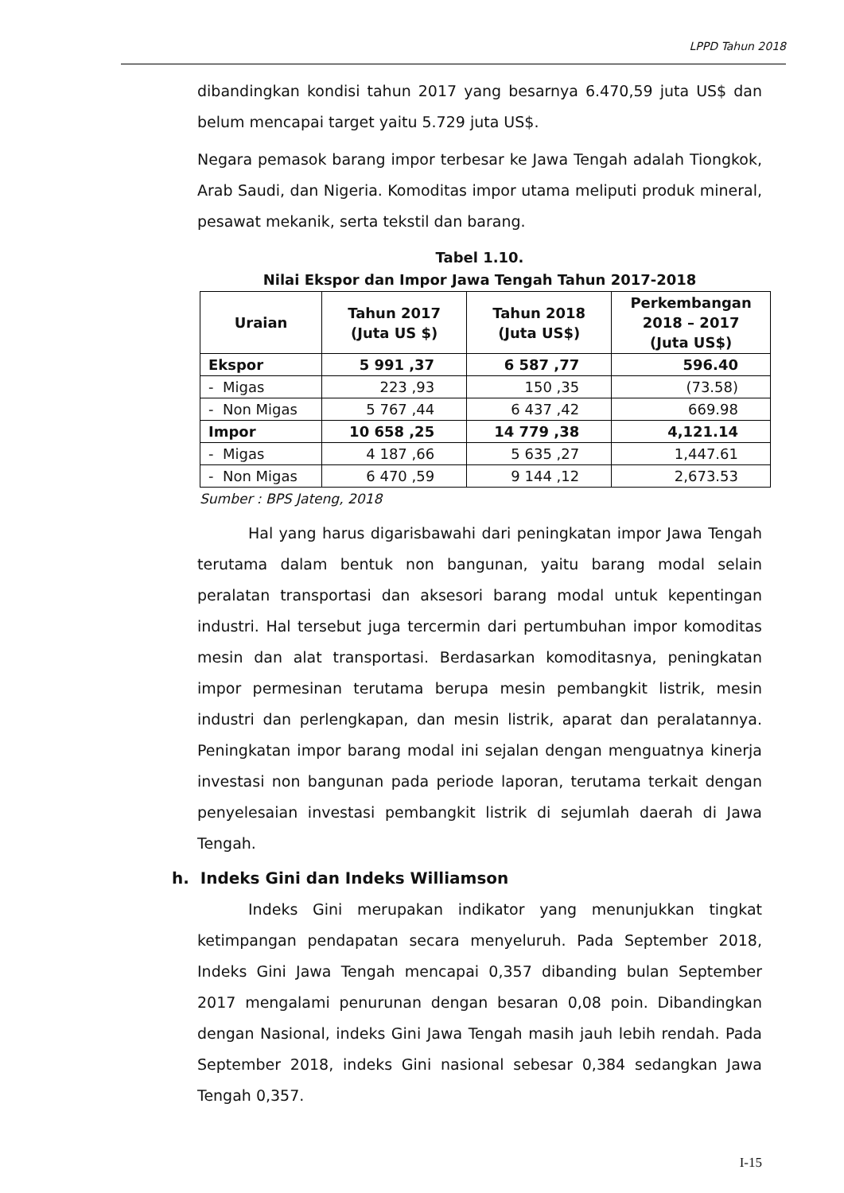LPPD Tahun 2018
dibandingkan kondisi tahun 2017 yang besarnya 6.470,59 juta US$ dan belum mencapai target yaitu 5.729 juta US$.
Negara pemasok barang impor terbesar ke Jawa Tengah adalah Tiongkok, Arab Saudi, dan Nigeria. Komoditas impor utama meliputi produk mineral, pesawat mekanik, serta tekstil dan barang.
Tabel 1.10.
Nilai Ekspor dan Impor Jawa Tengah Tahun 2017-2018
| Uraian | Tahun 2017 (Juta US $) | Tahun 2018 (Juta US$) | Perkembangan 2018 – 2017 (Juta US$) |
| --- | --- | --- | --- |
| Ekspor | 5 991 ,37 | 6 587 ,77 | 596.40 |
| - Migas | 223 ,93 | 150 ,35 | (73.58) |
| - Non Migas | 5 767 ,44 | 6 437 ,42 | 669.98 |
| Impor | 10 658 ,25 | 14 779 ,38 | 4,121.14 |
| - Migas | 4 187 ,66 | 5 635 ,27 | 1,447.61 |
| - Non Migas | 6 470 ,59 | 9 144 ,12 | 2,673.53 |
Sumber : BPS Jateng, 2018
Hal yang harus digarisbawahi dari peningkatan impor Jawa Tengah terutama dalam bentuk non bangunan, yaitu barang modal selain peralatan transportasi dan aksesori barang modal untuk kepentingan industri. Hal tersebut juga tercermin dari pertumbuhan impor komoditas mesin dan alat transportasi. Berdasarkan komoditasnya, peningkatan impor permesinan terutama berupa mesin pembangkit listrik, mesin industri dan perlengkapan, dan mesin listrik, aparat dan peralatannya. Peningkatan impor barang modal ini sejalan dengan menguatnya kinerja investasi non bangunan pada periode laporan, terutama terkait dengan penyelesaian investasi pembangkit listrik di sejumlah daerah di Jawa Tengah.
h. Indeks Gini dan Indeks Williamson
Indeks Gini merupakan indikator yang menunjukkan tingkat ketimpangan pendapatan secara menyeluruh. Pada September 2018, Indeks Gini Jawa Tengah mencapai 0,357 dibanding bulan September 2017 mengalami penurunan dengan besaran 0,08 poin. Dibandingkan dengan Nasional, indeks Gini Jawa Tengah masih jauh lebih rendah. Pada September 2018, indeks Gini nasional sebesar 0,384 sedangkan Jawa Tengah 0,357.
I-15